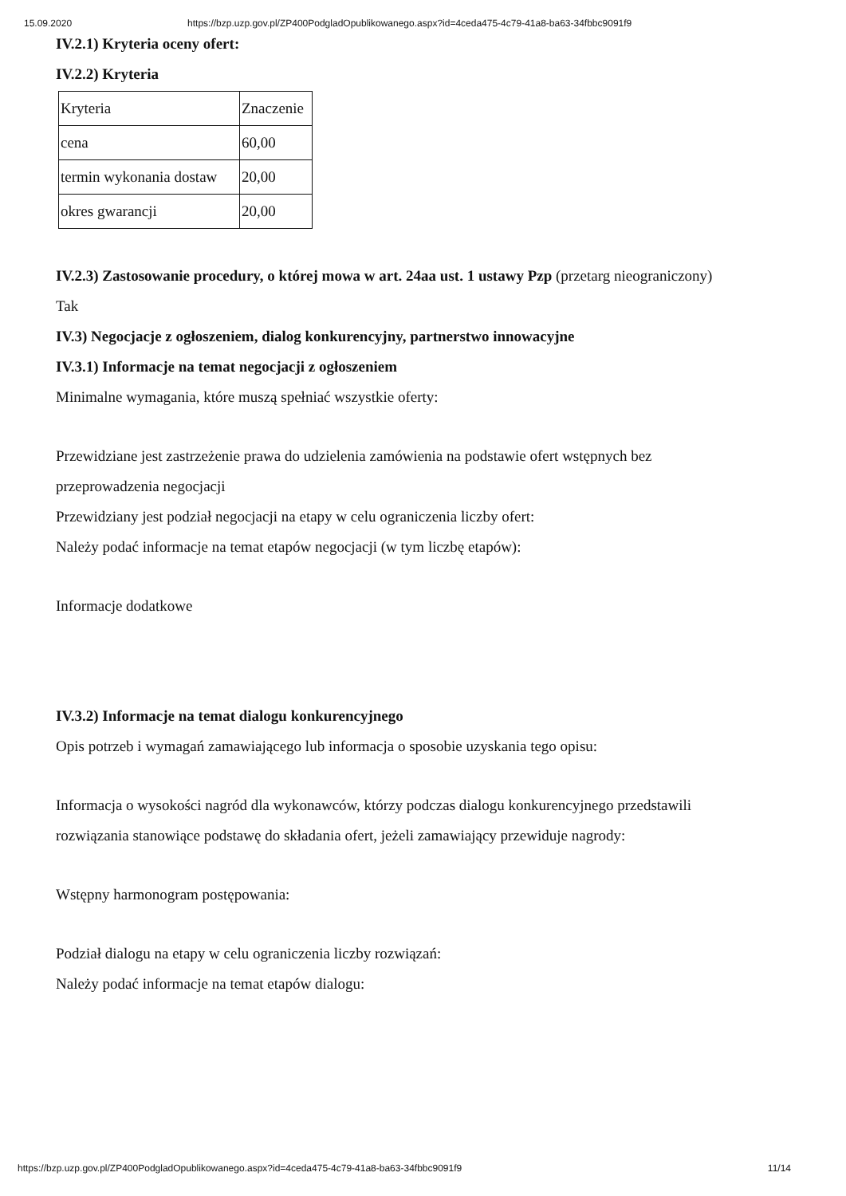15.09.2020 https://bzp.uzp.gov.pl/ZP400PodgladOpublikowanego.aspx?id=4ceda475-4c79-41a8-ba63-34fbbc9091f9
IV.2.1) Kryteria oceny ofert:
IV.2.2) Kryteria
| Kryteria | Znaczenie |
| cena | 60,00 |
| termin wykonania dostaw | 20,00 |
| okres gwarancji | 20,00 |
IV.2.3) Zastosowanie procedury, o której mowa w art. 24aa ust. 1 ustawy Pzp (przetarg nieograniczony)
Tak
IV.3) Negocjacje z ogłoszeniem, dialog konkurencyjny, partnerstwo innowacyjne
IV.3.1) Informacje na temat negocjacji z ogłoszeniem
Minimalne wymagania, które muszą spełniać wszystkie oferty:
Przewidziane jest zastrzeżenie prawa do udzielenia zamówienia na podstawie ofert wstępnych bez
przeprowadzenia negocjacji
Przewidziany jest podział negocjacji na etapy w celu ograniczenia liczby ofert:
Należy podać informacje na temat etapów negocjacji (w tym liczbę etapów):
Informacje dodatkowe
IV.3.2) Informacje na temat dialogu konkurencyjnego
Opis potrzeb i wymagań zamawiającego lub informacja o sposobie uzyskania tego opisu:
Informacja o wysokości nagród dla wykonawców, którzy podczas dialogu konkurencyjnego przedstawili
rozwiązania stanowiące podstawę do składania ofert, jeżeli zamawiający przewiduje nagrody:
Wstępny harmonogram postępowania:
Podział dialogu na etapy w celu ograniczenia liczby rozwiązań:
Należy podać informacje na temat etapów dialogu:
https://bzp.uzp.gov.pl/ZP400PodgladOpublikowanego.aspx?id=4ceda475-4c79-41a8-ba63-34fbbc9091f9 11/14